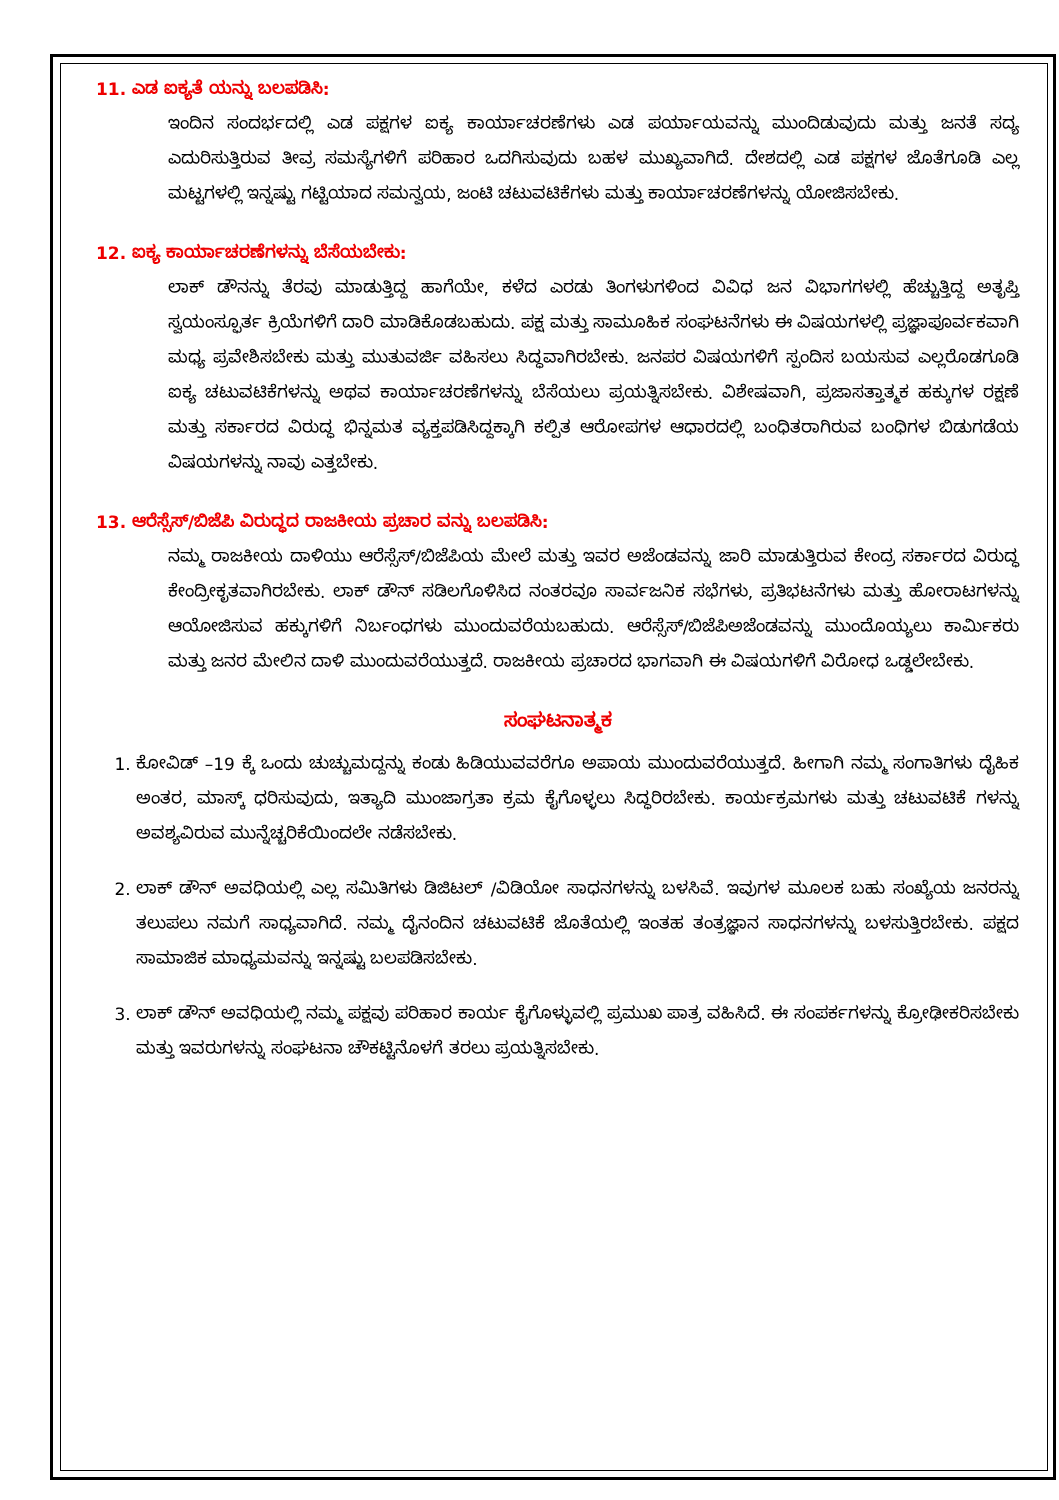11. ಎಡ ಐಕ್ಯತೆ ಯನ್ನು ಬಲಪಡಿಸಿ:
ಇಂದಿನ ಸಂದರ್ಭದಲ್ಲಿ ಎಡ ಪಕ್ಷಗಳ ಐಕ್ಯ ಕಾರ್ಯಾಚರಣೆಗಳು ಎಡ ಪರ್ಯಾಯವನ್ನು ಮುಂದಿಡುವುದು ಮತ್ತು ಜನತೆ ಸದ್ಯ ಎದುರಿಸುತ್ತಿರುವ ತೀವ್ರ ಸಮಸ್ಯೆಗಳಿಗೆ ಪರಿಹಾರ ಒದಗಿಸುವುದು ಬಹಳ ಮುಖ್ಯವಾಗಿದೆ. ದೇಶದಲ್ಲಿ ಎಡ ಪಕ್ಷಗಳ ಜೊತೆಗೂಡಿ ಎಲ್ಲ ಮಟ್ಟಗಳಲ್ಲಿ ಇನ್ನಷ್ಟು ಗಟ್ಟಿಯಾದ ಸಮನ್ವಯ, ಜಂಟಿ ಚಟುವಟಿಕೆಗಳು ಮತ್ತು ಕಾರ್ಯಾಚರಣೆಗಳನ್ನು ಯೋಜಿಸಬೇಕು.
12. ಐಕ್ಯ ಕಾರ್ಯಾಚರಣೆಗಳನ್ನು ಬೆಸೆಯಬೇಕು:
ಲಾಕ್ ಡೌನನ್ನು ತೆರವು ಮಾಡುತ್ತಿದ್ದ ಹಾಗೆಯೇ, ಕಳೆದ ಎರಡು ತಿಂಗಳುಗಳಿಂದ ವಿವಿಧ ಜನ ವಿಭಾಗಗಳಲ್ಲಿ ಹೆಚ್ಚುತ್ತಿದ್ದ ಅತೃಪ್ತಿ ಸ್ವಯಂಸ್ಫೂರ್ತ ಕ್ರಿಯೆಗಳಿಗೆ ದಾರಿ ಮಾಡಿಕೊಡಬಹುದು. ಪಕ್ಷ ಮತ್ತು ಸಾಮೂಹಿಕ ಸಂಘಟನೆಗಳು ಈ ವಿಷಯಗಳಲ್ಲಿ ಪ್ರಜ್ಞಾಪೂರ್ವಕವಾಗಿ ಮಧ್ಯ ಪ್ರವೇಶಿಸಬೇಕು ಮತ್ತು ಮುತುವರ್ಜಿ ವಹಿಸಲು ಸಿದ್ಧವಾಗಿರಬೇಕು. ಜನಪರ ವಿಷಯಗಳಿಗೆ ಸ್ಪಂದಿಸ ಬಯಸುವ ಎಲ್ಲರೊಡಗೂಡಿ ಐಕ್ಯ ಚಟುವಟಿಕೆಗಳನ್ನು ಅಥವ ಕಾರ್ಯಾಚರಣೆಗಳನ್ನು ಬೆಸೆಯಲು ಪ್ರಯತ್ನಿಸಬೇಕು. ವಿಶೇಷವಾಗಿ, ಪ್ರಜಾಸತ್ತಾತ್ಮಕ ಹಕ್ಕುಗಳ ರಕ್ಷಣೆ ಮತ್ತು ಸರ್ಕಾರದ ವಿರುದ್ಧ ಭಿನ್ನಮತ ವ್ಯಕ್ತಪಡಿಸಿದ್ದಕ್ಕಾಗಿ ಕಲ್ಪಿತ ಆರೋಪಗಳ ಆಧಾರದಲ್ಲಿ ಬಂಧಿತರಾಗಿರುವ ಬಂಧಿಗಳ ಬಿಡುಗಡೆಯ ವಿಷಯಗಳನ್ನು ನಾವು ಎತ್ತಬೇಕು.
13. ಆರೆಸ್ಸೆಸ್/ಬಿಜೆಪಿ ವಿರುದ್ಧದ ರಾಜಕೀಯ ಪ್ರಚಾರ ವನ್ನು ಬಲಪಡಿಸಿ:
ನಮ್ಮ ರಾಜಕೀಯ ದಾಳಿಯು ಆರೆಸ್ಸೆಸ್/ಬಿಜೆಪಿಯ ಮೇಲೆ ಮತ್ತು ಇವರ ಅಜೆಂಡವನ್ನು ಜಾರಿ ಮಾಡುತ್ತಿರುವ ಕೇಂದ್ರ ಸರ್ಕಾರದ ವಿರುದ್ಧ ಕೇಂದ್ರೀಕೃತವಾಗಿರಬೇಕು. ಲಾಕ್ ಡೌನ್ ಸಡಿಲಗೊಳಿಸಿದ ನಂತರವೂ ಸಾರ್ವಜನಿಕ ಸಭೆಗಳು, ಪ್ರತಿಭಟನೆಗಳು ಮತ್ತು ಹೋರಾಟಗಳನ್ನು ಆಯೋಜಿಸುವ ಹಕ್ಕುಗಳಿಗೆ ನಿರ್ಬಂಧಗಳು ಮುಂದುವರೆಯಬಹುದು. ಆರೆಸ್ಸೆಸ್/ಬಿಜೆಪಿಅಜೆಂಡವನ್ನು ಮುಂದೊಯ್ಯಲು ಕಾರ್ಮಿಕರು ಮತ್ತು ಜನರ ಮೇಲಿನ ದಾಳಿ ಮುಂದುವರೆಯುತ್ತದೆ. ರಾಜಕೀಯ ಪ್ರಚಾರದ ಭಾಗವಾಗಿ ಈ ವಿಷಯಗಳಿಗೆ ವಿರೋಧ ಒಡ್ಡಲೇಬೇಕು.
ಸಂಘಟನಾತ್ಮಕ
1. ಕೋವಿಡ್ –19 ಕ್ಕೆ ಒಂದು ಚುಚ್ಚುಮದ್ದನ್ನು ಕಂಡು ಹಿಡಿಯುವವರೆಗೂ ಅಪಾಯ ಮುಂದುವರೆಯುತ್ತದೆ. ಹೀಗಾಗಿ ನಮ್ಮ ಸಂಗಾತಿಗಳು ದೈಹಿಕ ಅಂತರ, ಮಾಸ್ಕ್ ಧರಿಸುವುದು, ಇತ್ಯಾದಿ ಮುಂಜಾಗ್ರತಾ ಕ್ರಮ ಕೈಗೊಳ್ಳಲು ಸಿದ್ಧರಿರಬೇಕು. ಕಾರ್ಯಕ್ರಮಗಳು ಮತ್ತು ಚಟುವಟಿಕೆ ಗಳನ್ನು ಅವಶ್ಯವಿರುವ ಮುನ್ನೆಚ್ಚರಿಕೆಯಿಂದಲೇ ನಡೆಸಬೇಕು.
2. ಲಾಕ್ ಡೌನ್ ಅವಧಿಯಲ್ಲಿ ಎಲ್ಲ ಸಮಿತಿಗಳು ಡಿಜಿಟಲ್ /ವಿಡಿಯೋ ಸಾಧನಗಳನ್ನು ಬಳಸಿವೆ. ಇವುಗಳ ಮೂಲಕ ಬಹು ಸಂಖ್ಯೆಯ ಜನರನ್ನು ತಲುಪಲು ನಮಗೆ ಸಾಧ್ಯವಾಗಿದೆ. ನಮ್ಮ ದೈನಂದಿನ ಚಟುವಟಿಕೆ ಜೊತೆಯಲ್ಲಿ ಇಂತಹ ತಂತ್ರಜ್ಞಾನ ಸಾಧನಗಳನ್ನು ಬಳಸುತ್ತಿರಬೇಕು. ಪಕ್ಷದ ಸಾಮಾಜಿಕ ಮಾಧ್ಯಮವನ್ನು ಇನ್ನಷ್ಟು ಬಲಪಡಿಸಬೇಕು.
3. ಲಾಕ್ ಡೌನ್ ಅವಧಿಯಲ್ಲಿ ನಮ್ಮ ಪಕ್ಷವು ಪರಿಹಾರ ಕಾರ್ಯ ಕೈಗೊಳ್ಳುವಲ್ಲಿ ಪ್ರಮುಖ ಪಾತ್ರ ವಹಿಸಿದೆ. ಈ ಸಂಪರ್ಕಗಳನ್ನು ಕ್ರೋಢೀಕರಿಸಬೇಕು ಮತ್ತು ಇವರುಗಳನ್ನು ಸಂಘಟನಾ ಚೌಕಟ್ಟಿನೊಳಗೆ ತರಲು ಪ್ರಯತ್ನಿಸಬೇಕು.